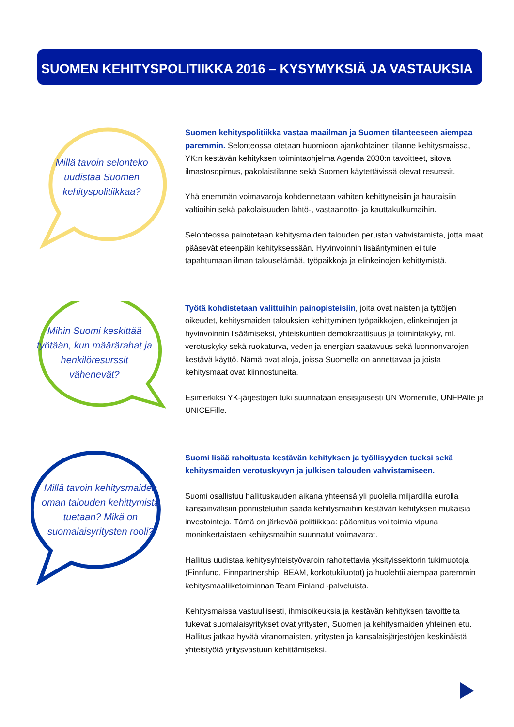SUOMEN KEHITYSPOLITIIKKA 2016 – KYSYMYKSIÄ JA VASTAUKSIA
Millä tavoin selonteko uudistaa Suomen kehityspolitiikkaa?
Suomen kehityspolitiikka vastaa maailman ja Suomen tilanteeseen aiempaa paremmin. Selonteossa otetaan huomioon ajankohtainen tilanne kehitysmaissa, YK:n kestävän kehityksen toimintaohjelma Agenda 2030:n tavoitteet, sitova ilmastosopimus, pakolaistilanne sekä Suomen käytettävissä olevat resurssit.
Yhä enemmän voimavaroja kohdennetaan vähiten kehittyneisiin ja hauraisiin valtioihin sekä pakolaisuuden lähtö-, vastaanotto- ja kauttakulkumaihin.
Selonteossa painotetaan kehitysmaiden talouden perustan vahvistamista, jotta maat pääsevät eteenpäin kehityksessään. Hyvinvoinnin lisääntyminen ei tule tapahtumaan ilman talouselämää, työpaikkoja ja elinkeinojen kehittymistä.
Mihin Suomi keskittää työtään, kun määrärahat ja henkilöresurssit vähenevät?
Työtä kohdistetaan valittuihin painopisteisiin, joita ovat naisten ja tyttöjen oikeudet, kehitysmaiden talouksien kehittyminen työpaikkojen, elinkeinojen ja hyvinvoinnin lisäämiseksi, yhteiskuntien demokraattisuus ja toimintakyky, ml. verotuskyky sekä ruokaturva, veden ja energian saatavuus sekä luonnonvarojen kestävä käyttö. Nämä ovat aloja, joissa Suomella on annettavaa ja joista kehitysmaat ovat kiinnostuneita.
Esimerkiksi YK-järjestöjen tuki suunnataan ensisijaisesti UN Womenille, UNFPAlle ja UNICEFille.
Millä tavoin kehitysmaiden oman talouden kehittymistä tuetaan? Mikä on suomalaisyritysten rooli?
Suomi lisää rahoitusta kestävän kehityksen ja työllisyyden tueksi sekä kehitysmaiden verotuskyvyn ja julkisen talouden vahvistamiseen.
Suomi osallistuu hallituskauden aikana yhteensä yli puolella miljardilla eurolla kansainvälisiin ponnisteluihin saada kehitysmaihin kestävän kehityksen mukaisia investointeja. Tämä on järkevää politiikkaa: pääomitus voi toimia vipuna moninkertaistaen kehitysmaihin suunnatut voimavarat.
Hallitus uudistaa kehitysyhteistyövaroin rahoitettavia yksityissektorin tukimuotoja (Finnfund, Finnpartnership, BEAM, korkotukiluotot) ja huolehtii aiempaa paremmin kehitysmaaliiketoiminnan Team Finland -palveluista.
Kehitysmaissa vastuullisesti, ihmisoikeuksia ja kestävän kehityksen tavoitteita tukevat suomalaisyritykset ovat yritysten, Suomen ja kehitysmaiden yhteinen etu. Hallitus jatkaa hyvää viranomaisten, yritysten ja kansalaisjärjestöjen keskinäistä yhteistyötä yritysvastuun kehittämiseksi.